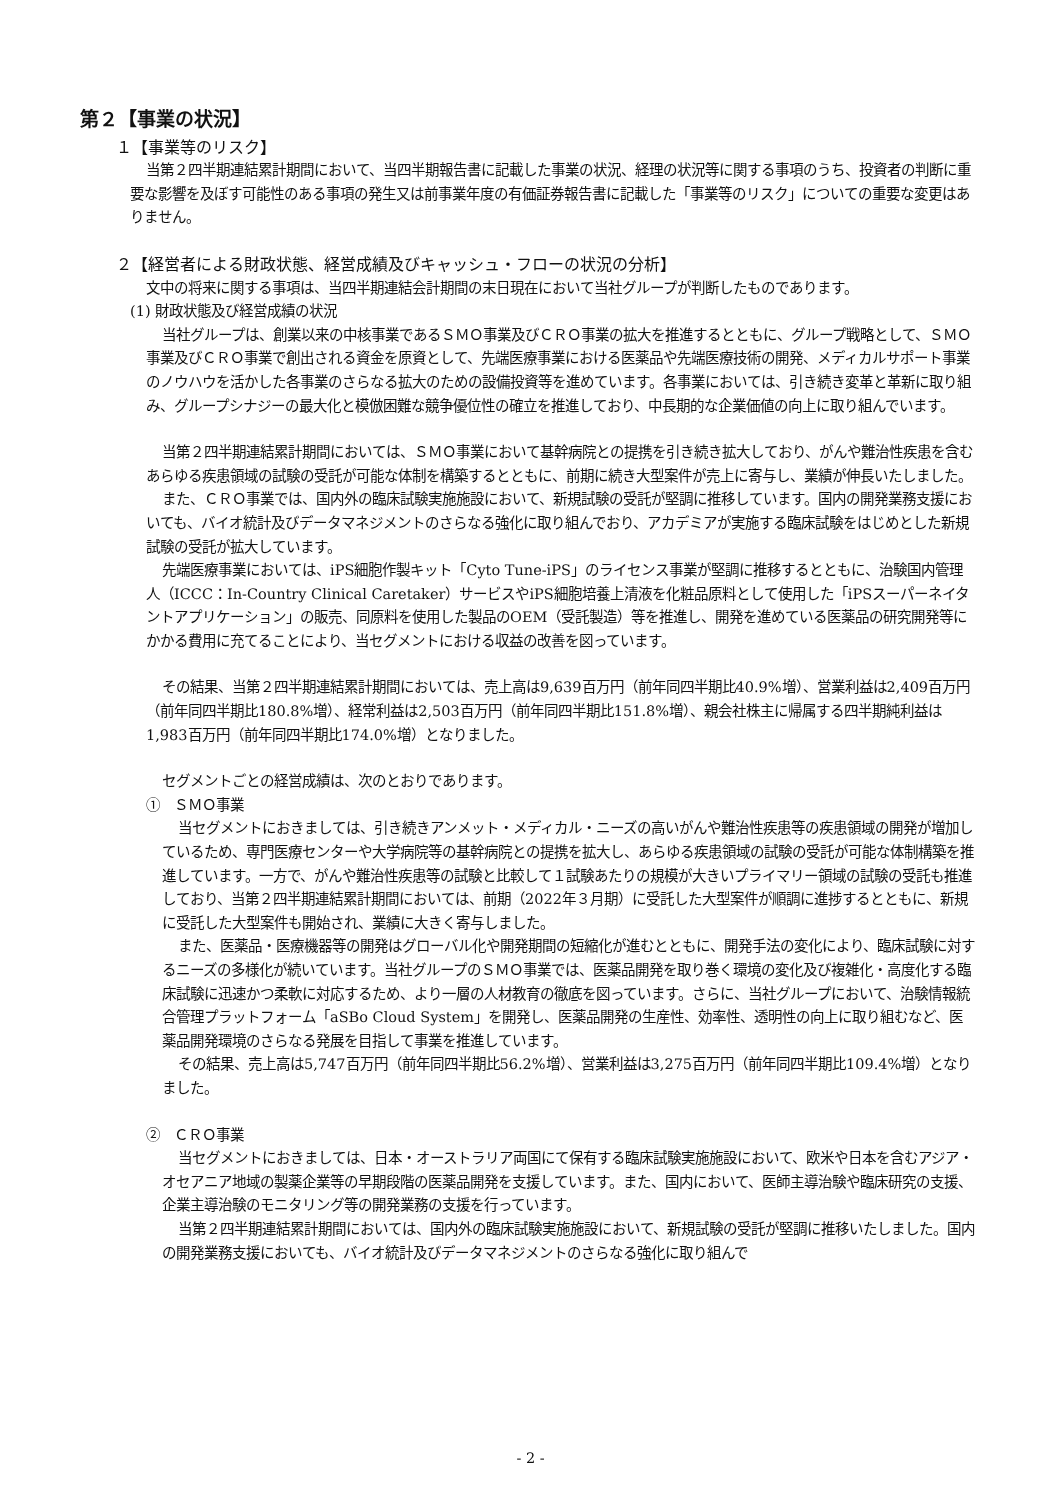第２【事業の状況】
１【事業等のリスク】
当第２四半期連結累計期間において、当四半期報告書に記載した事業の状況、経理の状況等に関する事項のうち、投資者の判断に重要な影響を及ぼす可能性のある事項の発生又は前事業年度の有価証券報告書に記載した「事業等のリスク」についての重要な変更はありません。
２【経営者による財政状態、経営成績及びキャッシュ・フローの状況の分析】
文中の将来に関する事項は、当四半期連結会計期間の末日現在において当社グループが判断したものであります。
(1) 財政状態及び経営成績の状況
当社グループは、創業以来の中核事業であるＳＭＯ事業及びＣＲＯ事業の拡大を推進するとともに、グループ戦略として、ＳＭＯ事業及びＣＲＯ事業で創出される資金を原資として、先端医療事業における医薬品や先端医療技術の開発、メディカルサポート事業のノウハウを活かした各事業のさらなる拡大のための設備投資等を進めています。各事業においては、引き続き変革と革新に取り組み、グループシナジーの最大化と模倣困難な競争優位性の確立を推進しており、中長期的な企業価値の向上に取り組んでいます。
当第２四半期連結累計期間においては、ＳＭＯ事業において基幹病院との提携を引き続き拡大しており、がんや難治性疾患を含むあらゆる疾患領域の試験の受託が可能な体制を構築するとともに、前期に続き大型案件が売上に寄与し、業績が伸長いたしました。
また、ＣＲＯ事業では、国内外の臨床試験実施施設において、新規試験の受託が堅調に推移しています。国内の開発業務支援においても、バイオ統計及びデータマネジメントのさらなる強化に取り組んでおり、アカデミアが実施する臨床試験をはじめとした新規試験の受託が拡大しています。
先端医療事業においては、iPS細胞作製キット「Cyto Tune-iPS」のライセンス事業が堅調に推移するとともに、治験国内管理人（ICCC：In-Country Clinical Caretaker）サービスやiPS細胞培養上清液を化粧品原料として使用した「iPSスーパーネイタントアプリケーション」の販売、同原料を使用した製品のOEM（受託製造）等を推進し、開発を進めている医薬品の研究開発等にかかる費用に充てることにより、当セグメントにおける収益の改善を図っています。
その結果、当第２四半期連結累計期間においては、売上高は9,639百万円（前年同四半期比40.9%増）、営業利益は2,409百万円（前年同四半期比180.8%増）、経常利益は2,503百万円（前年同四半期比151.8%増）、親会社株主に帰属する四半期純利益は1,983百万円（前年同四半期比174.0%増）となりました。
セグメントごとの経営成績は、次のとおりであります。
①　ＳＭＯ事業
当セグメントにおきましては、引き続きアンメット・メディカル・ニーズの高いがんや難治性疾患等の疾患領域の開発が増加しているため、専門医療センターや大学病院等の基幹病院との提携を拡大し、あらゆる疾患領域の試験の受託が可能な体制構築を推進しています。一方で、がんや難治性疾患等の試験と比較して１試験あたりの規模が大きいプライマリー領域の試験の受託も推進しており、当第２四半期連結累計期間においては、前期（2022年３月期）に受託した大型案件が順調に進捗するとともに、新規に受託した大型案件も開始され、業績に大きく寄与しました。
また、医薬品・医療機器等の開発はグローバル化や開発期間の短縮化が進むとともに、開発手法の変化により、臨床試験に対するニーズの多様化が続いています。当社グループのＳＭＯ事業では、医薬品開発を取り巻く環境の変化及び複雑化・高度化する臨床試験に迅速かつ柔軟に対応するため、より一層の人材教育の徹底を図っています。さらに、当社グループにおいて、治験情報統合管理プラットフォーム「aSBo Cloud System」を開発し、医薬品開発の生産性、効率性、透明性の向上に取り組むなど、医薬品開発環境のさらなる発展を目指して事業を推進しています。
その結果、売上高は5,747百万円（前年同四半期比56.2%増）、営業利益は3,275百万円（前年同四半期比109.4%増）となりました。
②　ＣＲＯ事業
当セグメントにおきましては、日本・オーストラリア両国にて保有する臨床試験実施施設において、欧米や日本を含むアジア・オセアニア地域の製薬企業等の早期段階の医薬品開発を支援しています。また、国内において、医師主導治験や臨床研究の支援、企業主導治験のモニタリング等の開発業務の支援を行っています。
当第２四半期連結累計期間においては、国内外の臨床試験実施施設において、新規試験の受託が堅調に推移いたしました。国内の開発業務支援においても、バイオ統計及びデータマネジメントのさらなる強化に取り組んで
- 2 -